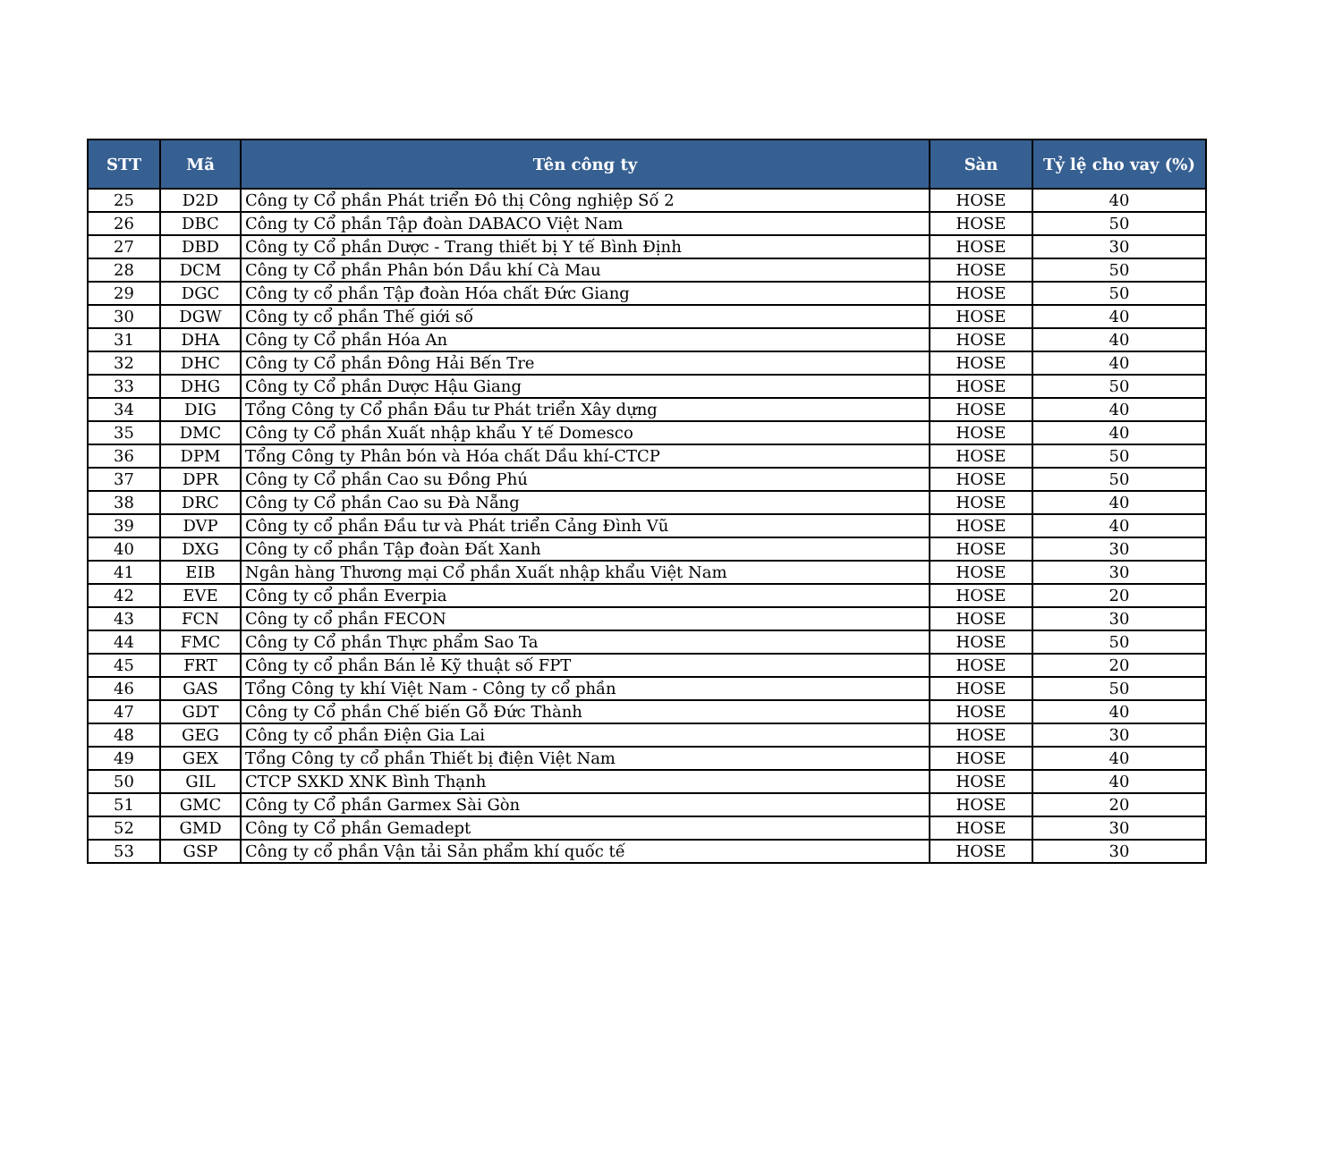| STT | Mã | Tên công ty | Sàn | Tỷ lệ cho vay (%) |
| --- | --- | --- | --- | --- |
| 25 | D2D | Công ty Cổ phần Phát triển Đô thị Công nghiệp Số 2 | HOSE | 40 |
| 26 | DBC | Công ty Cổ phần Tập đoàn DABACO Việt Nam | HOSE | 50 |
| 27 | DBD | Công ty Cổ phần Dược - Trang thiết bị Y tế Bình Định | HOSE | 30 |
| 28 | DCM | Công ty Cổ phần Phân bón Dầu khí Cà Mau | HOSE | 50 |
| 29 | DGC | Công ty cổ phần Tập đoàn Hóa chất Đức Giang | HOSE | 50 |
| 30 | DGW | Công ty cổ phần Thế giới số | HOSE | 40 |
| 31 | DHA | Công ty Cổ phần Hóa An | HOSE | 40 |
| 32 | DHC | Công ty Cổ phần Đông Hải Bến Tre | HOSE | 40 |
| 33 | DHG | Công ty Cổ phần Dược Hậu Giang | HOSE | 50 |
| 34 | DIG | Tổng Công ty Cổ phần Đầu tư Phát triển Xây dựng | HOSE | 40 |
| 35 | DMC | Công ty Cổ phần Xuất nhập khẩu Y tế Domesco | HOSE | 40 |
| 36 | DPM | Tổng Công ty Phân bón và Hóa chất Dầu khí-CTCP | HOSE | 50 |
| 37 | DPR | Công ty Cổ phần Cao su Đồng Phú | HOSE | 50 |
| 38 | DRC | Công ty Cổ phần Cao su Đà Nẵng | HOSE | 40 |
| 39 | DVP | Công ty cổ phần Đầu tư và Phát triển Cảng Đình Vũ | HOSE | 40 |
| 40 | DXG | Công ty cổ phần Tập đoàn Đất Xanh | HOSE | 30 |
| 41 | EIB | Ngân hàng Thương mại Cổ phần Xuất nhập khẩu Việt Nam | HOSE | 30 |
| 42 | EVE | Công ty cổ phần Everpia | HOSE | 20 |
| 43 | FCN | Công ty cổ phần FECON | HOSE | 30 |
| 44 | FMC | Công ty Cổ phần Thực phẩm Sao Ta | HOSE | 50 |
| 45 | FRT | Công ty cổ phần Bán lẻ Kỹ thuật số FPT | HOSE | 20 |
| 46 | GAS | Tổng Công ty khí Việt Nam - Công ty cổ phần | HOSE | 50 |
| 47 | GDT | Công ty Cổ phần Chế biến Gỗ Đức Thành | HOSE | 40 |
| 48 | GEG | Công ty cổ phần Điện Gia Lai | HOSE | 30 |
| 49 | GEX | Tổng Công ty cổ phần Thiết bị điện Việt Nam | HOSE | 40 |
| 50 | GIL | CTCP SXKD XNK Bình Thạnh | HOSE | 40 |
| 51 | GMC | Công ty Cổ phần Garmex Sài Gòn | HOSE | 20 |
| 52 | GMD | Công ty Cổ phần Gemadept | HOSE | 30 |
| 53 | GSP | Công ty cổ phần Vận tải Sản phẩm khí quốc tế | HOSE | 30 |